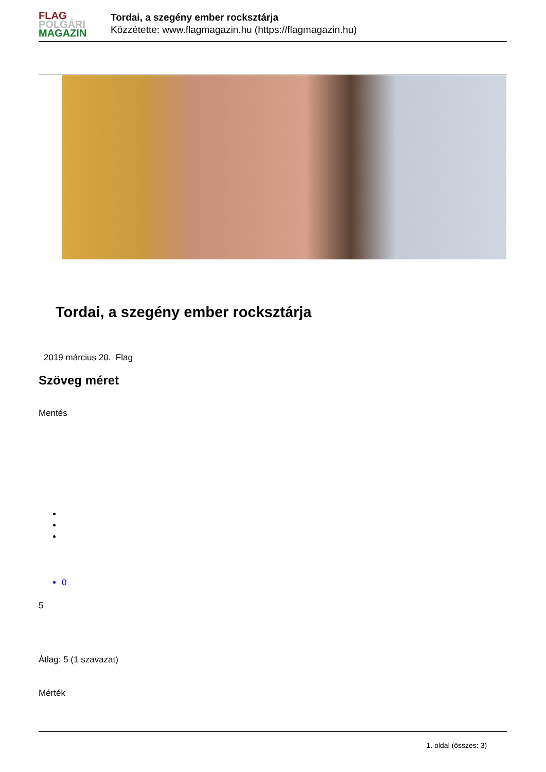FLAG
POLGÁRI
MAGAZIN
Tordai, a szegény ember rocksztárja
Közzétette: www.flagmagazin.hu (https://flagmagazin.hu)
Tordai, a szegény ember rocksztárja
2019 március 20. Flag
Szöveg méret
Mentés
0
5
Átlag: 5 (1 szavazat)
Mérték
1. oldal (összes: 3)